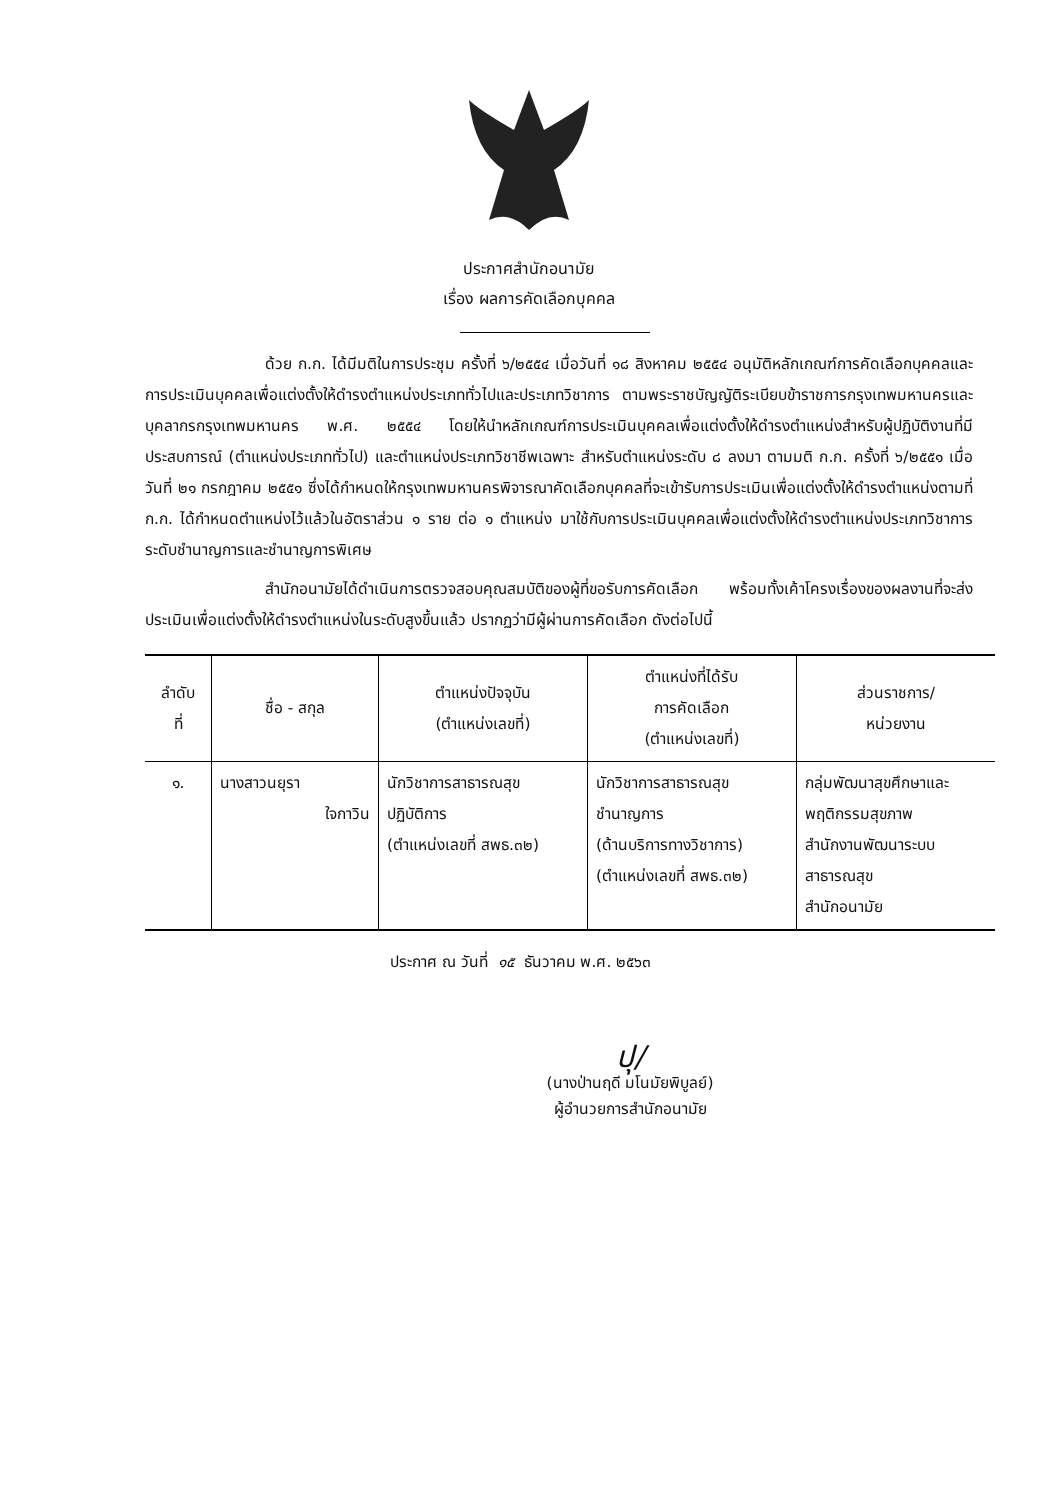ประกาศสำนักอนามัย
เรื่อง ผลการคัดเลือกบุคคล
ด้วย ก.ก. ได้มีมติในการประชุม ครั้งที่ ๖/๒๕๕๔ เมื่อวันที่ ๑๘ สิงหาคม ๒๕๕๔ อนุมัติหลักเกณฑ์การคัดเลือกบุคคลและการประเมินบุคคลเพื่อแต่งตั้งให้ดำรงตำแหน่งประเภททั่วไปและประเภทวิชาการ ตามพระราชบัญญัติระเบียบข้าราชการกรุงเทพมหานครและบุคลากรกรุงเทพมหานคร พ.ศ. ๒๕๕๔ โดยให้นำหลักเกณฑ์การประเมินบุคคลเพื่อแต่งตั้งให้ดำรงตำแหน่งสำหรับผู้ปฏิบัติงานที่มีประสบการณ์ (ตำแหน่งประเภททั่วไป) และตำแหน่งประเภทวิชาชีพเฉพาะ สำหรับตำแหน่งระดับ ๘ ลงมา ตามมติ ก.ก. ครั้งที่ ๖/๒๕๕๑ เมื่อวันที่ ๒๑ กรกฎาคม ๒๕๕๑ ซึ่งได้กำหนดให้กรุงเทพมหานครพิจารณาคัดเลือกบุคคลที่จะเข้ารับการประเมินเพื่อแต่งตั้งให้ดำรงตำแหน่งตามที่ ก.ก. ได้กำหนดตำแหน่งไว้แล้วในอัตราส่วน ๑ ราย ต่อ ๑ ตำแหน่ง มาใช้กับการประเมินบุคคลเพื่อแต่งตั้งให้ดำรงตำแหน่งประเภทวิชาการระดับชำนาญการและชำนาญการพิเศษ
สำนักอนามัยได้ดำเนินการตรวจสอบคุณสมบัติของผู้ที่ขอรับการคัดเลือก พร้อมทั้งเค้าโครงเรื่องของผลงานที่จะส่งประเมินเพื่อแต่งตั้งให้ดำรงตำแหน่งในระดับสูงขึ้นแล้ว ปรากฏว่ามีผู้ผ่านการคัดเลือก ดังต่อไปนี้
| ลำดับ ที่ | ชื่อ - สกุล | ตำแหน่งปัจจุบัน (ตำแหน่งเลขที่) | ตำแหน่งที่ได้รับ การคัดเลือก (ตำแหน่งเลขที่) | ส่วนราชการ/ หน่วยงาน |
| --- | --- | --- | --- | --- |
| ๑. | นางสาวนยุรา ใจกาวิน | นักวิชาการสาธารณสุข ปฏิบัติการ (ตำแหน่งเลขที่ สพธ.๓๒) | นักวิชาการสาธารณสุข ชำนาญการ (ด้านบริการทางวิชาการ) (ตำแหน่งเลขที่ สพธ.๓๒) | กลุ่มพัฒนาสุขศึกษาและ พฤติกรรมสุขภาพ สำนักงานพัฒนาระบบ สาธารณสุข สำนักอนามัย |
ประกาศ ณ วันที่ ๑๕ ธันวาคม พ.ศ. ๒๕๖๓
ปุ/
(นางป่านฤดี มโนมัยพิบูลย์)
ผู้อำนวยการสำนักอนามัย